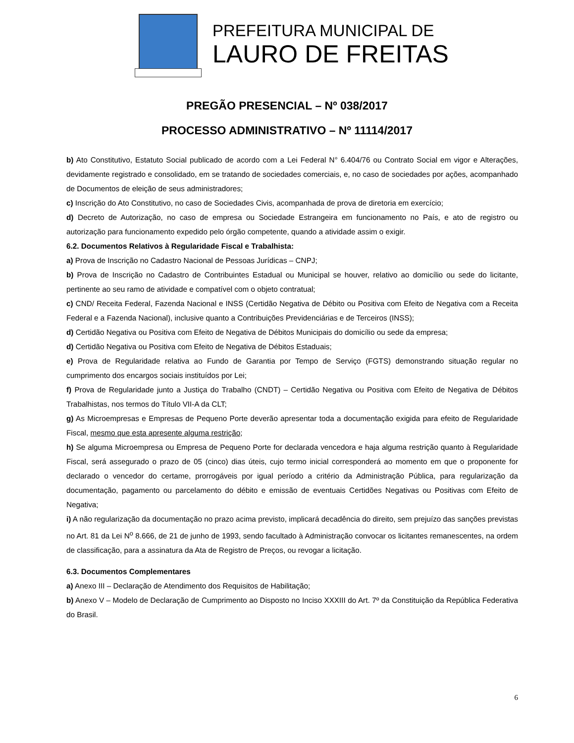PREFEITURA MUNICIPAL DE
LAURO DE FREITAS
PREGÃO PRESENCIAL – Nº 038/2017
PROCESSO ADMINISTRATIVO – Nº 11114/2017
b) Ato Constitutivo, Estatuto Social publicado de acordo com a Lei Federal N° 6.404/76 ou Contrato Social em vigor e Alterações, devidamente registrado e consolidado, em se tratando de sociedades comerciais, e, no caso de sociedades por ações, acompanhado de Documentos de eleição de seus administradores;
c) Inscrição do Ato Constitutivo, no caso de Sociedades Civis, acompanhada de prova de diretoria em exercício;
d) Decreto de Autorização, no caso de empresa ou Sociedade Estrangeira em funcionamento no País, e ato de registro ou autorização para funcionamento expedido pelo órgão competente, quando a atividade assim o exigir.
6.2. Documentos Relativos à Regularidade Fiscal e Trabalhista:
a) Prova de Inscrição no Cadastro Nacional de Pessoas Jurídicas – CNPJ;
b) Prova de Inscrição no Cadastro de Contribuintes Estadual ou Municipal se houver, relativo ao domicílio ou sede do licitante, pertinente ao seu ramo de atividade e compatível com o objeto contratual;
c) CND/ Receita Federal, Fazenda Nacional e INSS (Certidão Negativa de Débito ou Positiva com Efeito de Negativa com a Receita Federal e a Fazenda Nacional), inclusive quanto a Contribuições Previdenciárias e de Terceiros (INSS);
d) Certidão Negativa ou Positiva com Efeito de Negativa de Débitos Municipais do domicílio ou sede da empresa;
d) Certidão Negativa ou Positiva com Efeito de Negativa de Débitos Estaduais;
e) Prova de Regularidade relativa ao Fundo de Garantia por Tempo de Serviço (FGTS) demonstrando situação regular no cumprimento dos encargos sociais instituídos por Lei;
f) Prova de Regularidade junto a Justiça do Trabalho (CNDT) – Certidão Negativa ou Positiva com Efeito de Negativa de Débitos Trabalhistas, nos termos do Título VII-A da CLT;
g) As Microempresas e Empresas de Pequeno Porte deverão apresentar toda a documentação exigida para efeito de Regularidade Fiscal, mesmo que esta apresente alguma restrição;
h) Se alguma Microempresa ou Empresa de Pequeno Porte for declarada vencedora e haja alguma restrição quanto à Regularidade Fiscal, será assegurado o prazo de 05 (cinco) dias úteis, cujo termo inicial corresponderá ao momento em que o proponente for declarado o vencedor do certame, prorrogáveis por igual período a critério da Administração Pública, para regularização da documentação, pagamento ou parcelamento do débito e emissão de eventuais Certidões Negativas ou Positivas com Efeito de Negativa;
i) A não regularização da documentação no prazo acima previsto, implicará decadência do direito, sem prejuízo das sanções previstas no Art. 81 da Lei N<sup>o</sup> 8.666, de 21 de junho de 1993, sendo facultado à Administração convocar os licitantes remanescentes, na ordem de classificação, para a assinatura da Ata de Registro de Preços, ou revogar a licitação.
6.3. Documentos Complementares
a) Anexo III – Declaração de Atendimento dos Requisitos de Habilitação;
b) Anexo V – Modelo de Declaração de Cumprimento ao Disposto no Inciso XXXIII do Art. 7º da Constituição da República Federativa do Brasil.
6